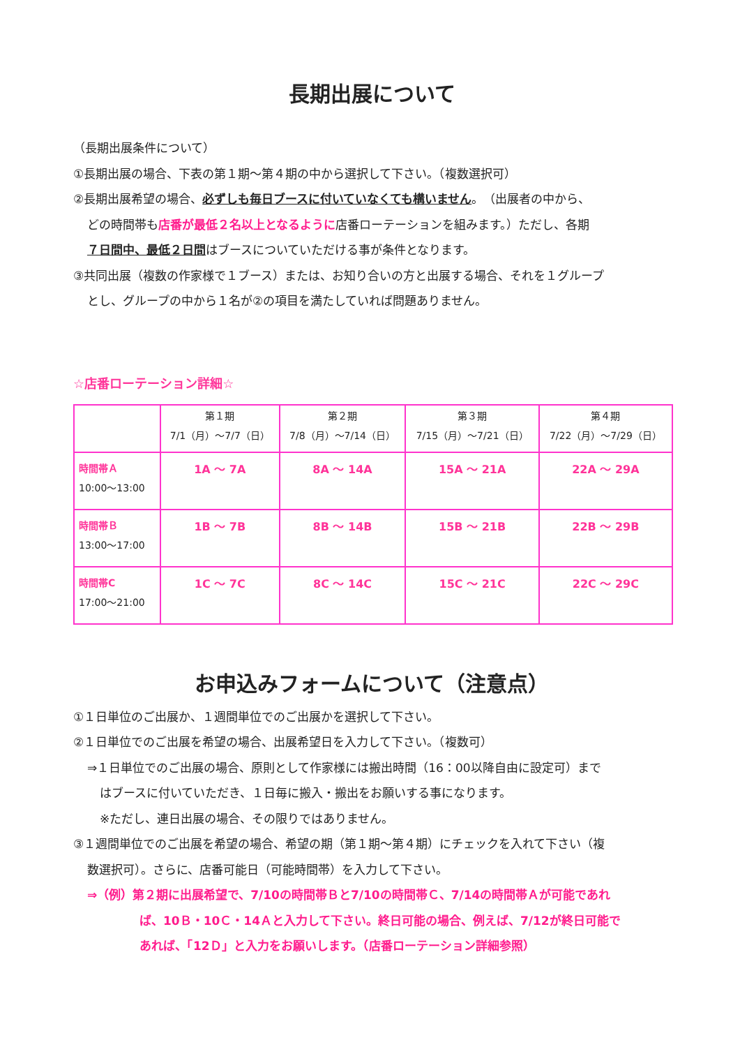長期出展について
（長期出展条件について）
①長期出展の場合、下表の第１期～第４期の中から選択して下さい。（複数選択可）
②長期出展希望の場合、必ずしも毎日ブースに付いていなくても構いません。（出展者の中から、
どの時間帯も店番が最低２名以上となるように店番ローテーションを組みます。）ただし、各期
７日間中、最低２日間はブースについていただける事が条件となります。
③共同出展（複数の作家様で１ブース）または、お知り合いの方と出展する場合、それを１グループ
とし、グループの中から１名が②の項目を満たしていれば問題ありません。
☆店番ローテーション詳細☆
| | 第１期 7/1（月）～7/7（日） | 第２期 7/8（月）～7/14（日） | 第３期 7/15（月）～7/21（日） | 第４期 7/22（月）～7/29（日） |
| --- | --- | --- | --- | --- |
| 時間帯Ａ 10:00～13:00 | 1A ～ 7A | 8A ～ 14A | 15A ～ 21A | 22A ～ 29A |
| 時間帯Ｂ 13:00～17:00 | 1B ～ 7B | 8B ～ 14B | 15B ～ 21B | 22B ～ 29B |
| 時間帯C 17:00～21:00 | 1C ～ 7C | 8C ～ 14C | 15C ～ 21C | 22C ～ 29C |
お申込みフォームについて（注意点）
①１日単位のご出展か、１週間単位でのご出展かを選択して下さい。
②１日単位でのご出展を希望の場合、出展希望日を入力して下さい。（複数可）
⇒１日単位でのご出展の場合、原則として作家様には搬出時間（16：00以降自由に設定可）まで
はブースに付いていただき、１日毎に搬入・搬出をお願いする事になります。
※ただし、連日出展の場合、その限りではありません。
③１週間単位でのご出展を希望の場合、希望の期（第１期～第４期）にチェックを入れて下さい（複
数選択可）。さらに、店番可能日（可能時間帯）を入力して下さい。
⇒（例）第２期に出展希望で、7/10の時間帯Ｂと7/10の時間帯Ｃ、7/14の時間帯Ａが可能であれ
ば、10Ｂ・10Ｃ・14Ａと入力して下さい。終日可能の場合、例えば、7/12が終日可能で
あれば、「12Ｄ」と入力をお願いします。（店番ローテーション詳細参照）